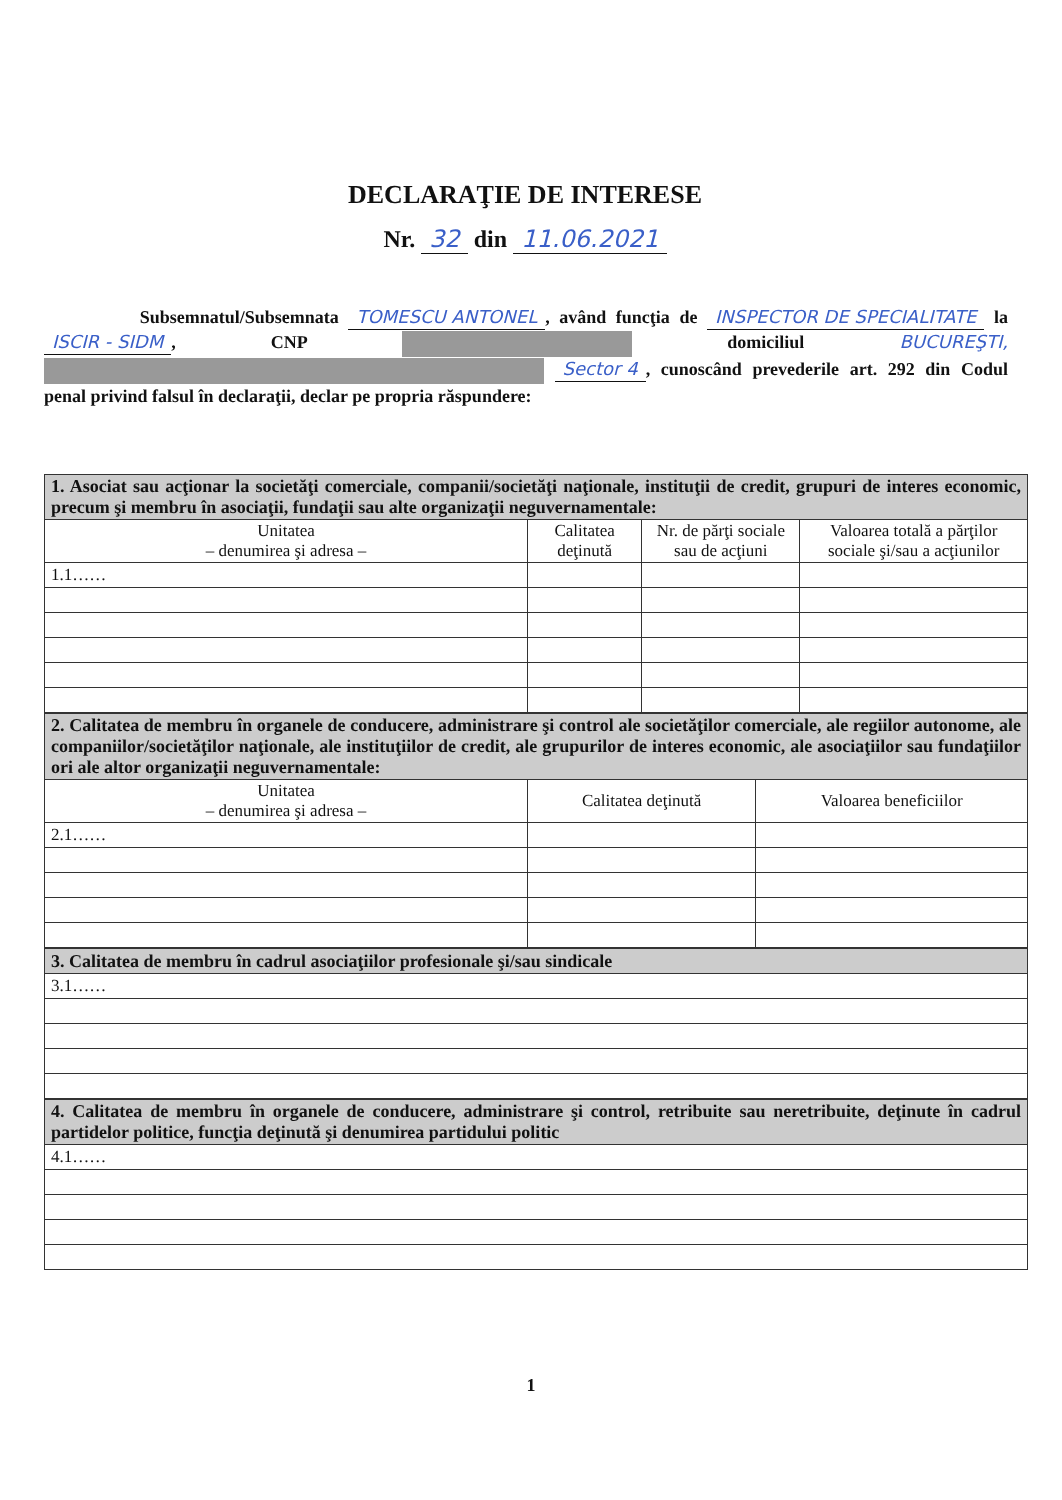DECLARAŢIE DE INTERESE
Nr. 32 din 11.06.2021
Subsemnatul/Subsemnata TOMESCU ANTONEL, având funcţia de INSPECTOR DE SPECIALITATE la ISCIR - SIDM, CNP domiciliul BUCUREŞTI, Sector 4, cunoscând prevederile art. 292 din Codul penal privind falsul în declaraţii, declar pe propria răspundere:
| 1. Asociat sau acţionar la societăţi comerciale, companii/societăţi naţionale, instituţii de credit, grupuri de interes economic, precum şi membru în asociaţii, fundaţii sau alte organizaţii neguvernamentale: | | | |
| Unitatea – denumirea şi adresa – | Calitatea deţinută | Nr. de părţi sociale sau de acţiuni | Valoarea totală a părţilor sociale şi/sau a acţiunilor |
| 1.1…… | | | |
| 2. Calitatea de membru în organele de conducere, administrare şi control ale societăţilor comerciale, ale regiilor autonome, ale companiilor/societăţilor naţionale, ale instituţiilor de credit, ale grupurilor de interes economic, ale asociaţiilor sau fundaţiilor ori ale altor organizaţii neguvernamentale: | | |
| Unitatea – denumirea şi adresa – | Calitatea deţinută | Valoarea beneficiilor |
| 2.1…… | | |
| 3. Calitatea de membru în cadrul asociaţiilor profesionale şi/sau sindicale |
| 3.1…… |
| 4. Calitatea de membru în organele de conducere, administrare şi control, retribuite sau neretribuite, deţinute în cadrul partidelor politice, funcţia deţinută şi denumirea partidului politic |
| 4.1…… |
1